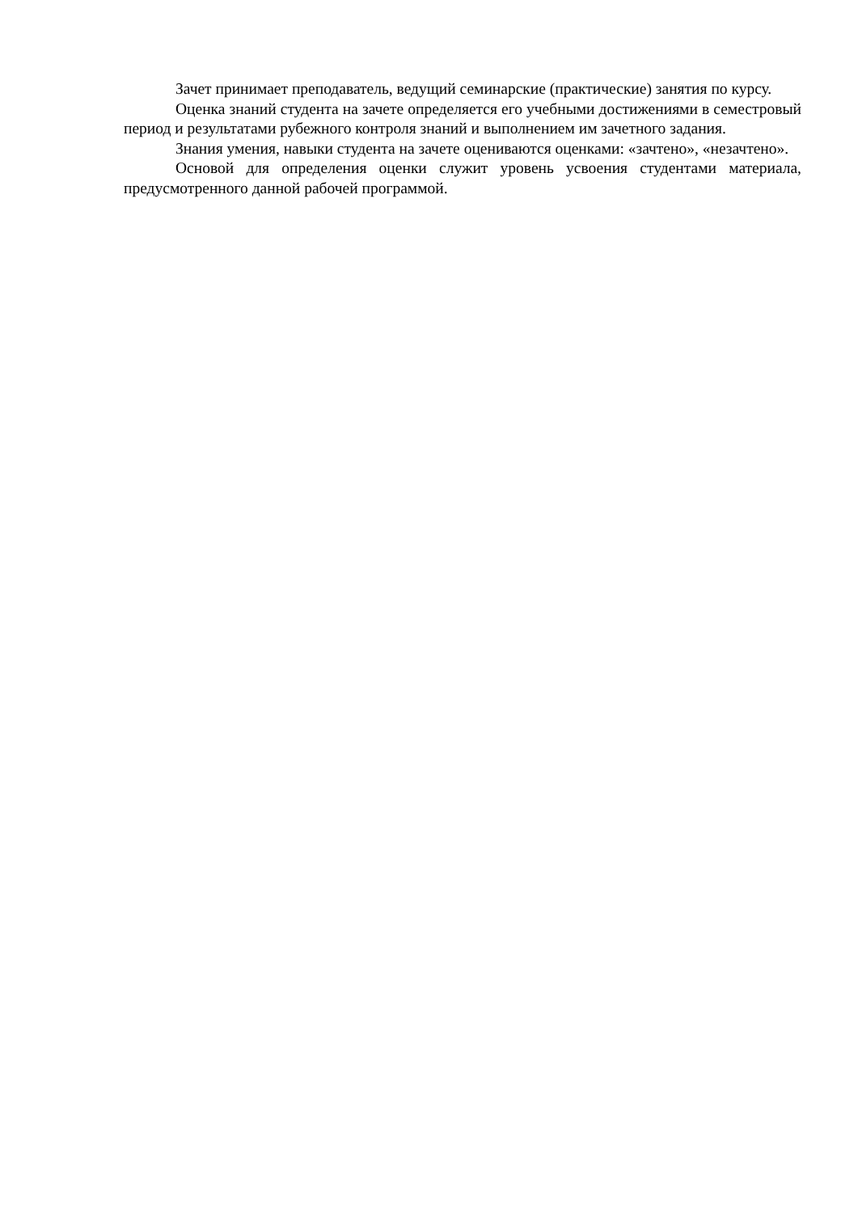Зачет принимает преподаватель, ведущий семинарские (практические) занятия по курсу.
Оценка знаний студента на зачете определяется его учебными достижениями в семестровый период и результатами рубежного контроля знаний и выполнением им зачетного задания.
Знания умения, навыки студента на зачете оцениваются оценками: «зачтено», «незачтено».
Основой для определения оценки служит уровень усвоения студентами материала, предусмотренного данной рабочей программой.